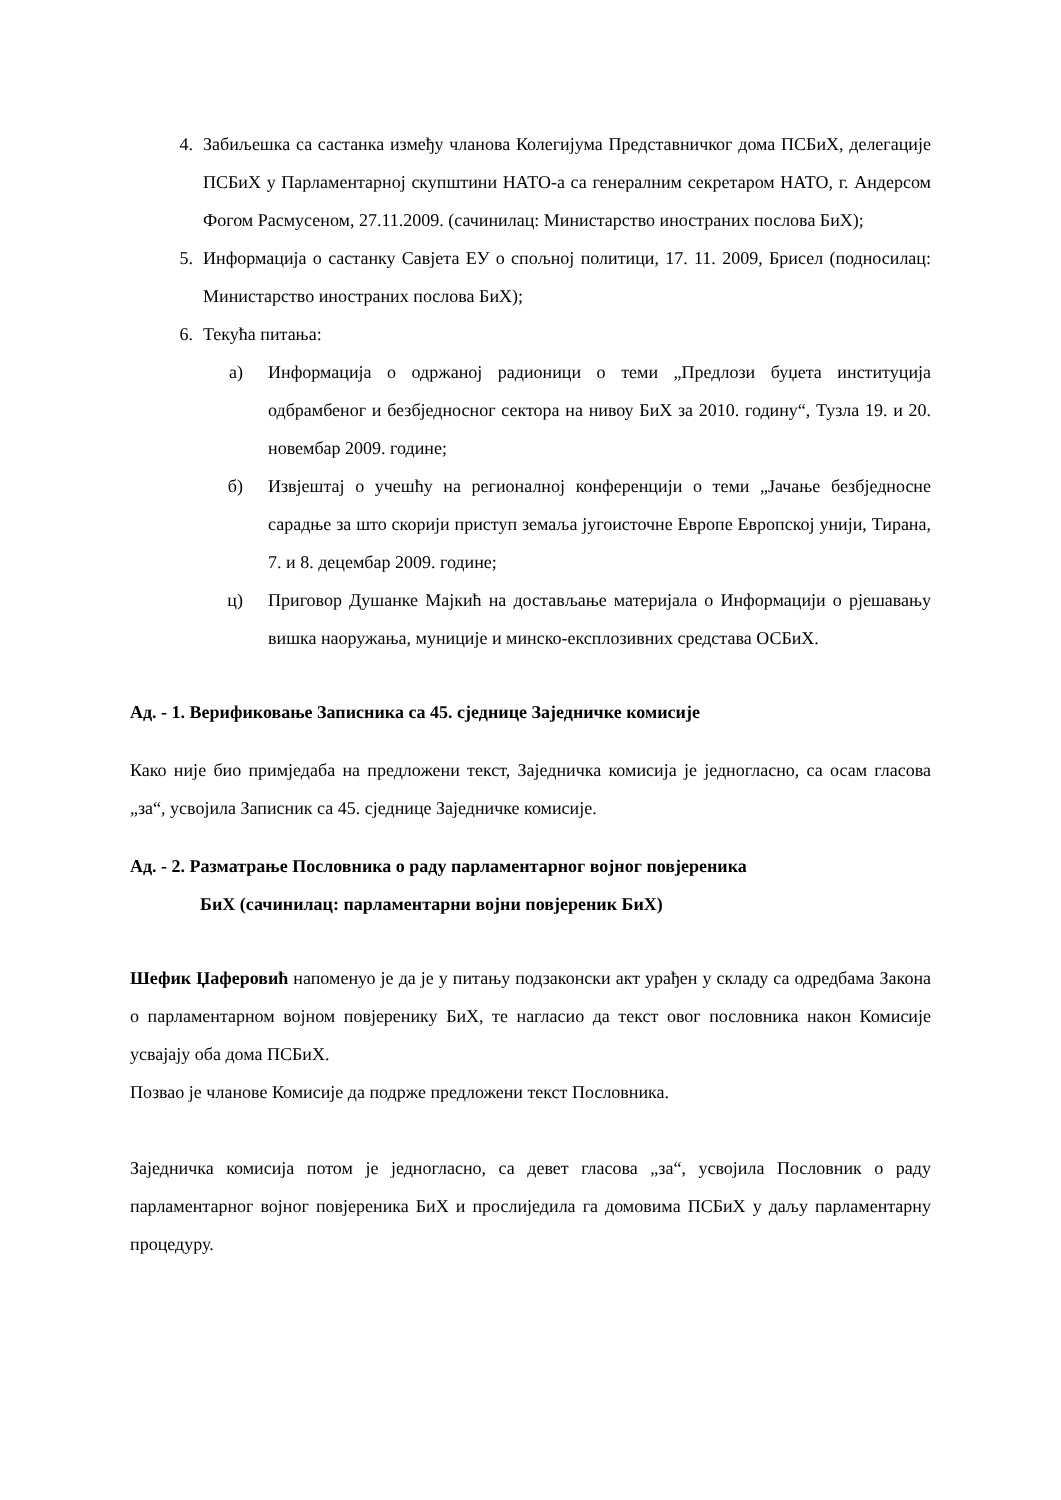4. Забиљешка са састанка између чланова Колегијума Представничког дома ПСБиХ, делегације ПСБиХ у Парламентарној скупштини НАТО-а са генералним секретаром НАТО, г. Андерсом Фогом Расмусеном, 27.11.2009. (сачинилац: Министарство иностраних послова БиХ);
5. Информација о састанку Савјета ЕУ о спољној политици, 17. 11. 2009, Брисел (подносилац: Министарство иностраних послова БиХ);
6. Текућа питања:
а) Информација о одржаној радионици о теми „Предлози буџета институција одбрамбеног и безбједносног сектора на нивоу БиХ за 2010. годину“, Тузла 19. и 20. новембар 2009. године;
б) Извјештај о учешћу на регионалној конференцији о теми „Јачање безбједносне сарадње за што скорији приступ земаља југоисточне Европе Европској унији, Тирана, 7. и 8. децембар 2009. године;
ц) Приговор Душанке Мајкић на достављање материјала о Информацији о рјешавању вишка наоружања, муниције и минско-експлозивних средстава ОСБиХ.
Ад. - 1. Верификовање Записника са 45. сједнице Заједничке комисије
Како није био примједаба на предложени текст, Заједничка комисија је једногласно, са осам гласова „за“, усвојила Записник са 45. сједнице Заједничке комисије.
Ад. - 2. Разматрање Пословника о раду парламентарног војног повјереника
БиХ (сачинилац: парламентарни војни повјереник БиХ)
Шефик Џаферовић напоменуо је да је у питању подзаконски акт урађен у складу са одредбама Закона о парламентарном војном повјеренику БиХ, те нагласио да текст овог пословника након Комисије усвајају оба дома ПСБиХ.
Позвао је чланове Комисије да подрже предложени текст Пословника.
Заједничка комисија потом је једногласно, са девет гласова „за“, усвојила Пословник о раду парламентарног војног повјереника БиХ и прослиједила га домовима ПСБиХ у даљу парламентарну процедуру.